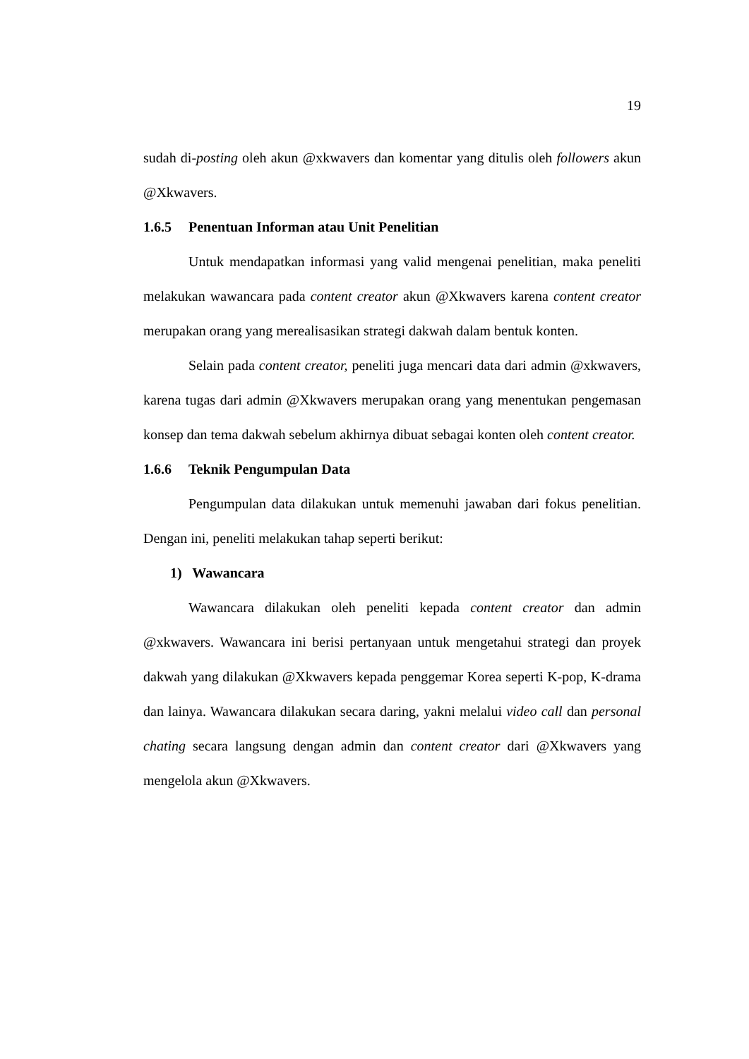19
sudah di-posting oleh akun @xkwavers dan komentar yang ditulis oleh followers akun @Xkwavers.
1.6.5 Penentuan Informan atau Unit Penelitian
Untuk mendapatkan informasi yang valid mengenai penelitian, maka peneliti melakukan wawancara pada content creator akun @Xkwavers karena content creator merupakan orang yang merealisasikan strategi dakwah dalam bentuk konten.
Selain pada content creator, peneliti juga mencari data dari admin @xkwavers, karena tugas dari admin @Xkwavers merupakan orang yang menentukan pengemasan konsep dan tema dakwah sebelum akhirnya dibuat sebagai konten oleh content creator.
1.6.6 Teknik Pengumpulan Data
Pengumpulan data dilakukan untuk memenuhi jawaban dari fokus penelitian. Dengan ini, peneliti melakukan tahap seperti berikut:
1) Wawancara
Wawancara dilakukan oleh peneliti kepada content creator dan admin @xkwavers. Wawancara ini berisi pertanyaan untuk mengetahui strategi dan proyek dakwah yang dilakukan @Xkwavers kepada penggemar Korea seperti K-pop, K-drama dan lainya. Wawancara dilakukan secara daring, yakni melalui video call dan personal chating secara langsung dengan admin dan content creator dari @Xkwavers yang mengelola akun @Xkwavers.